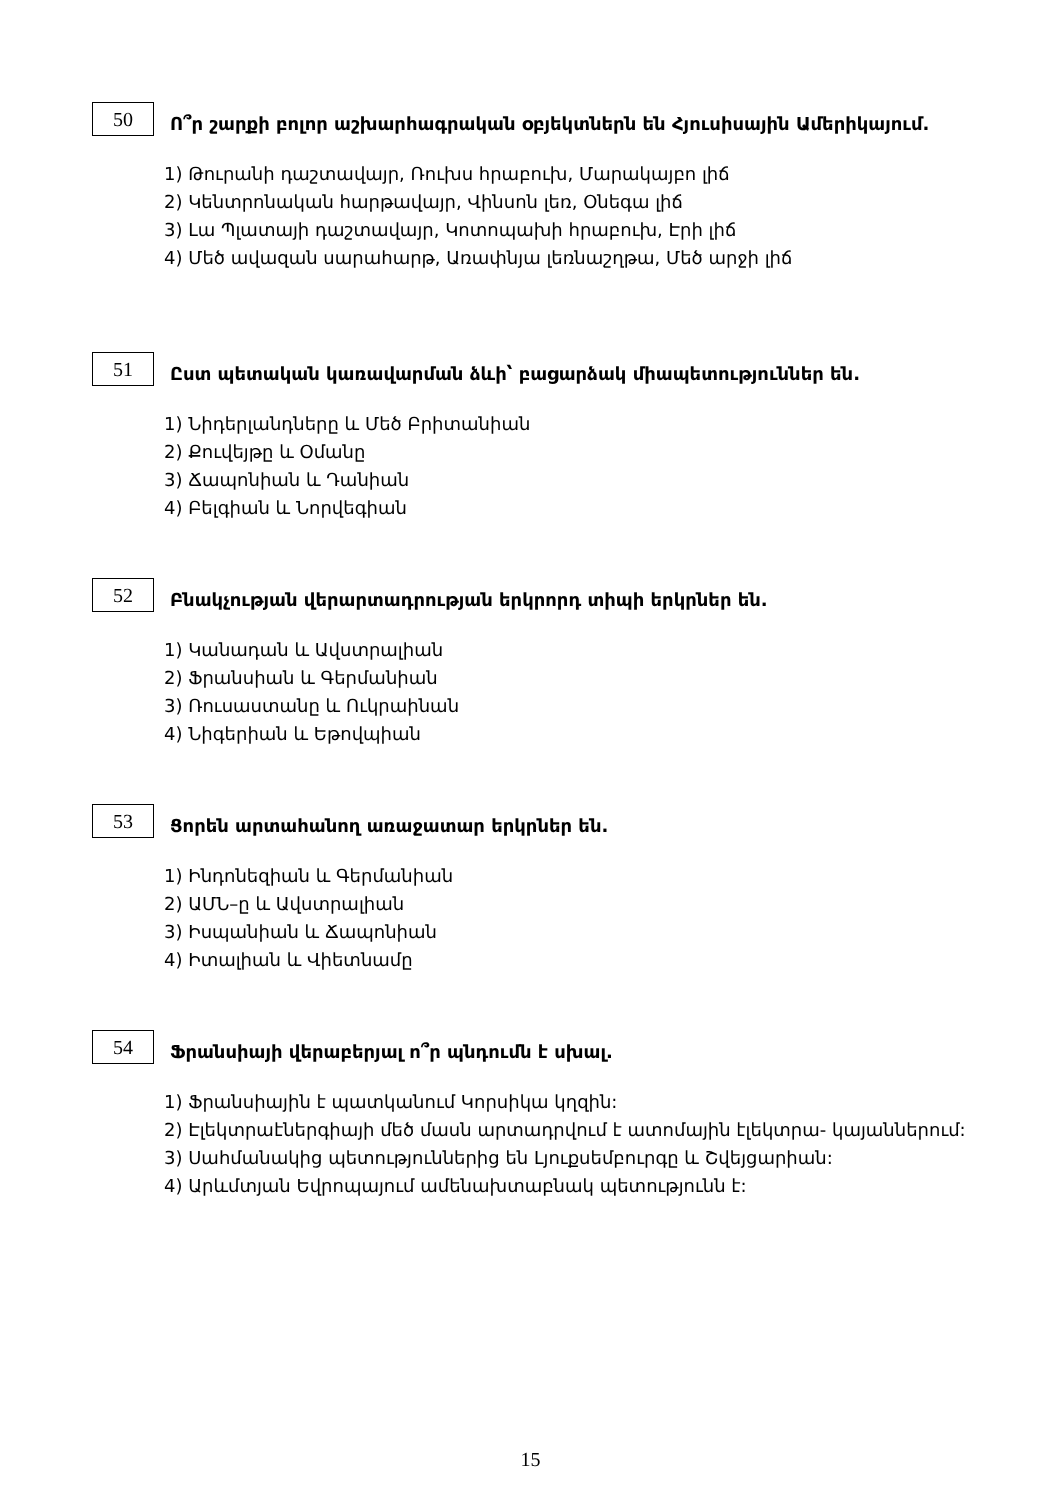50
Ո՞ր շարքի բոլոր աշխարհագրական օբյեկտներն են Հյուսիսային Ամերիկայում.
1) Թուրանի դաշտավայր, Ռուխս հրաբուխ, Մարակայբո լիճ
2) Կենտրոնական հարթավայր, Վինսոն լեռ, Օնեգա լիճ
3) Լա Պլատայի դաշտավայր, Կոտոպախի հրաբուխ, Էրի լիճ
4) Մեծ ավազան սարահարթ, Առափնյա լեռնաշղթա, Մեծ արջի լիճ
51
Ըստ պետական կառավարման ձևի՝ բացարձակ միապետություններ են.
1) Նիդերլանդները և Մեծ Բրիտանիան
2) Քուվեյթը և Օմանը
3) Ճապոնիան և Դանիան
4) Բելգիան և Նորվեգիան
52
Բնակչության վերարտադրության երկրորդ տիպի երկրներ են.
1) Կանադան և Ավստրալիան
2) Ֆրանսիան և Գերմանիան
3) Ռուսաստանը և Ուկրաինան
4) Նիգերիան և Եթովպիան
53
Ցորեն արտահանող առաջատար երկրներ են.
1) Ինդոնեզիան և Գերմանիան
2) ԱՄՆ–ը և Ավստրալիան
3) Իսպանիան և Ճապոնիան
4) Իտալիան և Վիետնամը
54
Ֆրանսիայի վերաբերյալ ո՞ր պնդումն է սխալ.
1) Ֆրանսիային է պատկանում Կորսիկա կղզին:
2) Էլեկտրաէներգիայի մեծ մասն արտադրվում է ատոմային էլեկտրա- կայաններում:
3) Սահմանակից պետություններից են Լյուքսեմբուրգը և Շվեյցարիան:
4) Արևմտյան Եվրոպայում ամենախտաբնակ պետությունն է:
15